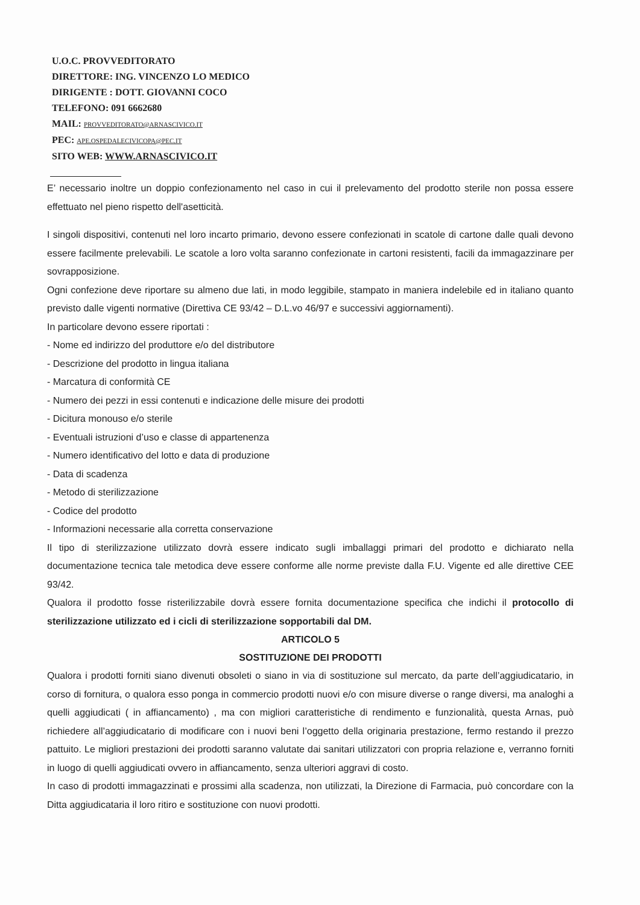U.O.C. PROVVEDITORATO
DIRETTORE: ING. VINCENZO LO MEDICO
DIRIGENTE : DOTT. GIOVANNI COCO
TELEFONO: 091 6662680
MAIL: PROVVEDITORATO@ARNASCIVICO.IT
PEC: APE.OSPEDALECIVICOPA@PEC.IT
SITO WEB: WWW.ARNASCIVICO.IT
E’ necessario inoltre un doppio confezionamento nel caso in cui il prelevamento del prodotto sterile non possa essere effettuato nel pieno rispetto dell'asetticità.
I singoli dispositivi, contenuti nel loro incarto primario, devono essere confezionati in scatole di cartone dalle quali devono essere facilmente prelevabili. Le scatole a loro volta saranno confezionate in cartoni resistenti, facili da immagazzinare per sovrapposizione.
Ogni confezione deve riportare su almeno due lati, in modo leggibile, stampato in maniera indelebile ed in italiano quanto previsto dalle vigenti normative (Direttiva CE 93/42 – D.L.vo 46/97 e successivi aggiornamenti).
In particolare devono essere riportati :
- Nome ed indirizzo del produttore e/o del distributore
- Descrizione del prodotto in lingua italiana
- Marcatura di conformità CE
- Numero dei pezzi in essi contenuti e indicazione delle misure dei prodotti
- Dicitura monouso e/o sterile
- Eventuali istruzioni d’uso e classe di appartenenza
- Numero identificativo del lotto e data di produzione
- Data di scadenza
- Metodo di sterilizzazione
- Codice del prodotto
- Informazioni necessarie alla corretta conservazione
Il tipo di sterilizzazione utilizzato dovrà essere indicato sugli imballaggi primari del prodotto e dichiarato nella documentazione tecnica tale metodica deve essere conforme alle norme previste dalla F.U. Vigente ed alle direttive CEE 93/42.
Qualora il prodotto fosse risterilizzabile dovrà essere fornita documentazione specifica che indichi il protocollo di sterilizzazione utilizzato ed i cicli di sterilizzazione sopportabili dal DM.
ARTICOLO 5
SOSTITUZIONE DEI PRODOTTI
Qualora i prodotti forniti siano divenuti obsoleti o siano in via di sostituzione sul mercato, da parte dell’aggiudicatario, in corso di fornitura, o qualora esso ponga in commercio prodotti nuovi e/o con misure diverse o range diversi, ma analoghi a quelli aggiudicati ( in affiancamento) , ma con migliori caratteristiche di rendimento e funzionalità, questa Arnas, può richiedere all’aggiudicatario di modificare con i nuovi beni l’oggetto della originaria prestazione, fermo restando il prezzo pattuito. Le migliori prestazioni dei prodotti saranno valutate dai sanitari utilizzatori con propria relazione e, verranno forniti in luogo di quelli aggiudicati ovvero in affiancamento, senza ulteriori aggravi di costo.
In caso di prodotti immagazzinati e prossimi alla scadenza, non utilizzati, la Direzione di Farmacia, può concordare con la Ditta aggiudicataria il loro ritiro e sostituzione con nuovi prodotti.